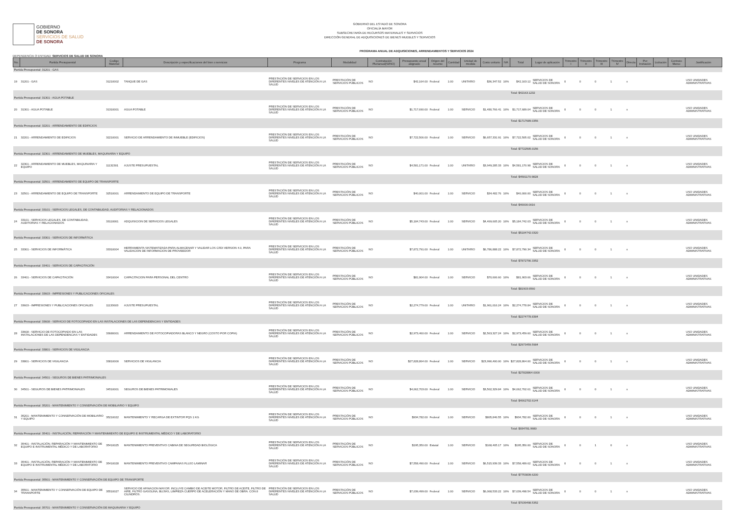GOBIERNO
DE SONORA
SERVICIOS DE SALUD
DE SONORA
GOBIERNO DEL ESTADO DE SONORA
OFICIALÍA MAYOR
SUBSECRETARÍA DE RECURSOS MATERIALES Y SERVICIOS
DIRECCIÓN GENERAL DE ADQUISICIONES DE BIENES MUEBLES Y SERVICIOS
PROGRAMA ANUAL DE ADQUISICIONES, ARRENDAMIENTOS Y SERVICIOS 2024
DEPENDENCIA O ENTIDAD: SERVICIOS DE SALUD DE SONORA
| No. | Partida Presupuestal | Codigo Material | Descripción y especificaciones del bien o servicios | Programa | Modalidad | Contratación Plurianual(SI/NO) | Presupuesto anual asignado | Origen del recurso | Cantidad | Unidad de medida | Costo unitario | IVA | Total | Lugar de aplicación | Trimestre I | Trimestre II | Trimestre III | Trimestre IV | Directa | Por Invitación | Licitación | Contrato Marco | Justificación |
| --- | --- | --- | --- | --- | --- | --- | --- | --- | --- | --- | --- | --- | --- | --- | --- | --- | --- | --- | --- | --- | --- | --- | --- |
| Partida Presupuestal: 31201 - GAS | | | | | | | | | | | | | | | | | | | | | | | |
| 19 | 31201 - GAS | 31210002 | TANQUE DE GAS | PRESTACIÓN DE SERVICIOS EN LOS DIFERENTES NIVELES DE ATENCIÓN A LA SALUD | PRESTACIÓN DE SERVICIOS PÚBLICOS | NO | $42,164.00 | Federal | 1.00 | UNITARIO | $36,347.52 | 16% | $42,163.12 | SERVICIOS DE SALUD DE SONORA | 0 | 0 | 0 | 1 | x | | | | USO UNIDADES ADMINISTRATIVAS |
| | | | | | | | | | | | | | Total: $42163.1232 | | | | | | | | | | |
| Partida Presupuestal: 31301 - AGUA POTABLE | | | | | | | | | | | | | | | | | | | | | | | |
| 20 | 31301 - AGUA POTABLE | 31310001 | AGUA POTABLE | PRESTACIÓN DE SERVICIOS EN LOS DIFERENTES NIVELES DE ATENCIÓN A LA SALUD | PRESTACIÓN DE SERVICIOS PÚBLICOS | NO | $1,717,690.00 | Federal | 1.00 | SERVICIO | $1,480,766.41 | 16% | $1,717,689.04 | SERVICIOS DE SALUD DE SONORA | 0 | 0 | 0 | 1 | x | | | | USO UNIDADES ADMINISTRATIVAS |
| | | | | | | | | | | | | | Total: $1717689.0356 | | | | | | | | | | |
| Partida Presupuestal: 32201 - ARRENDAMIENTO DE EDIFICIOS | | | | | | | | | | | | | | | | | | | | | | | |
| 21 | 32201 - ARRENDAMIENTO DE EDIFICIOS | 32210001 | SERVICIO DE ARRENDAMIENTO DE INMUEBLE (EDIFICIOS) | PRESTACIÓN DE SERVICIOS EN LOS DIFERENTES NIVELES DE ATENCIÓN A LA SALUD | PRESTACIÓN DE SERVICIOS PÚBLICOS | NO | $7,722,506.00 | Federal | 1.00 | SERVICIO | $6,657,331.91 | 16% | $7,722,505.02 | SERVICIOS DE SALUD DE SONORA | 0 | 0 | 0 | 1 | x | | | | USO UNIDADES ADMINISTRATIVAS |
| | | | | | | | | | | | | | Total: $7722505.0156 | | | | | | | | | | |
| Partida Presupuestal: 32301 - ARRENDAMIENTO DE MUEBLES, MAQUINARIA Y EQUIPO | | | | | | | | | | | | | | | | | | | | | | | |
| 22 | 32301 - ARRENDAMIENTO DE MUEBLES, MAQUINARIA Y EQUIPO | 11132301 | AJUSTE PRESUPUESTAL | PRESTACIÓN DE SERVICIOS EN LOS DIFERENTES NIVELES DE ATENCIÓN A LA SALUD | PRESTACIÓN DE SERVICIOS PÚBLICOS | NO | $4,581,171.00 | Federal | 1.00 | UNITARIO | $3,949,285.33 | 16% | $4,581,170.98 | SERVICIOS DE SALUD DE SONORA | 0 | 0 | 0 | 1 | x | | | | USO UNIDADES ADMINISTRATIVAS |
| | | | | | | | | | | | | | Total: $4581170.9828 | | | | | | | | | | |
| Partida Presupuestal: 32501 - ARRENDAMIENTO DE EQUIPO DE TRANSPORTE | | | | | | | | | | | | | | | | | | | | | | | |
| 23 | 32501 - ARRENDAMIENTO DE EQUIPO DE TRANSPORTE | 32510001 | ARRENDAMIENTO DE EQUIPO DE TRANSPORTE | PRESTACIÓN DE SERVICIOS EN LOS DIFERENTES NIVELES DE ATENCIÓN A LA SALUD | PRESTACIÓN DE SERVICIOS PÚBLICOS | NO | $40,001.00 | Federal | 1.00 | SERVICIO | $34,482.76 | 16% | $40,000.00 | SERVICIOS DE SALUD DE SONORA | 0 | 0 | 0 | 1 | x | | | | USO UNIDADES ADMINISTRATIVAS |
| | | | | | | | | | | | | | Total: $40000.0016 | | | | | | | | | | |
| Partida Presupuestal: 33101 - SERVICIOS LEGALES, DE CONTABILIDAD, AUDITORIAS Y RELACIONADOS | | | | | | | | | | | | | | | | | | | | | | | |
| 24 | 33101 - SERVICIOS LEGALES, DE CONTABILIDAD, AUDITORIAS Y RELACIONADOS | 33110001 | ADQUISICION DE SERVICIOS LEGALES | PRESTACIÓN DE SERVICIOS EN LOS DIFERENTES NIVELES DE ATENCIÓN A LA SALUD | PRESTACIÓN DE SERVICIOS PÚBLICOS | NO | $5,184,743.00 | Federal | 1.00 | SERVICIO | $4,469,605.20 | 16% | $5,184,742.03 | SERVICIOS DE SALUD DE SONORA | 0 | 0 | 0 | 1 | x | | | | USO UNIDADES ADMINISTRATIVAS |
| | | | | | | | | | | | | | Total: $5184742.0320 | | | | | | | | | | |
| Partida Presupuestal: 33301 - SERVICIOS DE INFORMÁTICA | | | | | | | | | | | | | | | | | | | | | | | |
| 25 | 33301 - SERVICIOS DE INFORMÁTICA | 33310004 | HERRAMIENTA SISTEMATIZADA PARA ALMACENAR Y VALIDAR LOS CFDI VERSION 4.0, PARA VALIDACION DE INFORMACION DE PROVEEDOR | PRESTACIÓN DE SERVICIOS EN LOS DIFERENTES NIVELES DE ATENCIÓN A LA SALUD | PRESTACIÓN DE SERVICIOS PÚBLICOS | NO | $7,872,791.00 | Federal | 1.00 | UNITARIO | $6,786,888.22 | 16% | $7,872,790.34 | SERVICIOS DE SALUD DE SONORA | 0 | 0 | 0 | 1 | x | | | | USO UNIDADES ADMINISTRATIVAS |
| | | | | | | | | | | | | | Total: $7872790.3352 | | | | | | | | | | |
| Partida Presupuestal: 33401 - SERVICIOS DE CAPACITACIÓN | | | | | | | | | | | | | | | | | | | | | | | |
| 26 | 33401 - SERVICIOS DE CAPACITACIÓN | 33410004 | CAPACITACION PARA PERSONAL DEL CENTRO | PRESTACIÓN DE SERVICIOS EN LOS DIFERENTES NIVELES DE ATENCIÓN A LA SALUD | PRESTACIÓN DE SERVICIOS PÚBLICOS | NO | $81,904.00 | Federal | 1.00 | SERVICIO | $70,606.60 | 16% | $81,903.66 | SERVICIOS DE SALUD DE SONORA | 0 | 0 | 0 | 1 | x | | | | USO UNIDADES ADMINISTRATIVAS |
| | | | | | | | | | | | | | Total: $81903.6560 | | | | | | | | | | |
| Partida Presupuestal: 33603 - IMPRESIONES Y PUBLICACIONES OFICIALES | | | | | | | | | | | | | | | | | | | | | | | |
| 27 | 33603 - IMPRESIONES Y PUBLICACIONES OFICIALES | 11133603 | AJUSTE PRESUPUESTAL | PRESTACIÓN DE SERVICIOS EN LOS DIFERENTES NIVELES DE ATENCIÓN A LA SALUD | PRESTACIÓN DE SERVICIOS PÚBLICOS | NO | $2,274,779.00 | Federal | 1.00 | UNITARIO | $1,961,016.24 | 16% | $2,274,778.84 | SERVICIOS DE SALUD DE SONORA | 0 | 0 | 0 | 1 | x | | | | USO UNIDADES ADMINISTRATIVAS |
| | | | | | | | | | | | | | Total: $2274778.8384 | | | | | | | | | | |
| Partida Presupuestal: 33608 - SERVICIO DE FOTOCOPIADO EN LAS INSTALACIONES DE LAS DEPENDENCIAS Y ENTIDADES | | | | | | | | | | | | | | | | | | | | | | | |
| 28 | 33608 - SERVICIO DE FOTOCOPIADO EN LAS INSTALACIONES DE LAS DEPENDENCIAS Y ENTIDADES | 33680001 | ARRENDAMIENTO DE FOTOCOPIADORAS BLANCO Y NEGRO (COSTO POR COPIA) | PRESTACIÓN DE SERVICIOS EN LOS DIFERENTES NIVELES DE ATENCIÓN A LA SALUD | PRESTACIÓN DE SERVICIOS PÚBLICOS | NO | $2,973,460.00 | Federal | 1.00 | SERVICIO | $2,563,327.24 | 16% | $2,973,459.60 | SERVICIOS DE SALUD DE SONORA | 0 | 0 | 0 | 1 | x | | | | USO UNIDADES ADMINISTRATIVAS |
| | | | | | | | | | | | | | Total: $2973459.5984 | | | | | | | | | | |
| Partida Presupuestal: 33801 - SERVICIOS DE VIGILANCIA | | | | | | | | | | | | | | | | | | | | | | | |
| 29 | 33801 - SERVICIOS DE VIGILANCIA | 33810000 | SERVICIOS DE VIGILANCIA | PRESTACIÓN DE SERVICIOS EN LOS DIFERENTES NIVELES DE ATENCIÓN A LA SALUD | PRESTACIÓN DE SERVICIOS PÚBLICOS | NO | $27,828,864.00 | Federal | 1.00 | SERVICIO | $23,990,400.00 | 16% | $27,828,864.00 | SERVICIOS DE SALUD DE SONORA | 0 | 0 | 0 | 1 | x | | | | USO UNIDADES ADMINISTRATIVAS |
| | | | | | | | | | | | | | Total: $27828864.0000 | | | | | | | | | | |
| Partida Presupuestal: 34501 - SEGUROS DE BIENES PATRIMONIALES | | | | | | | | | | | | | | | | | | | | | | | |
| 30 | 34501 - SEGUROS DE BIENES PATRIMONIALES | 34510001 | SEGUROS DE BIENES PATRIMONIALES | PRESTACIÓN DE SERVICIOS EN LOS DIFERENTES NIVELES DE ATENCIÓN A LA SALUD | PRESTACIÓN DE SERVICIOS PÚBLICOS | NO | $4,062,703.00 | Federal | 1.00 | SERVICIO | $3,502,329.84 | 16% | $4,062,702.61 | SERVICIOS DE SALUD DE SONORA | 0 | 0 | 0 | 1 | x | | | | USO UNIDADES ADMINISTRATIVAS |
| | | | | | | | | | | | | | Total: $4062702.6144 | | | | | | | | | | |
| Partida Presupuestal: 35201 - MANTENIMIENTO Y CONSERVACIÓN DE MOBILIARIO Y EQUIPO | | | | | | | | | | | | | | | | | | | | | | | |
| 31 | 35201 - MANTENIMIENTO Y CONSERVACIÓN DE MOBILIARIO Y EQUIPO | 35210022 | MANTENIMIENTO Y RECARGA DE EXTINTOR PQS 1 KG | PRESTACIÓN DE SERVICIOS EN LOS DIFERENTES NIVELES DE ATENCIÓN A LA SALUD | PRESTACIÓN DE SERVICIOS PÚBLICOS | NO | $934,782.00 | Federal | 1.00 | SERVICIO | $805,846.55 | 16% | $934,782.00 | SERVICIOS DE SALUD DE SONORA | 0 | 0 | 0 | 1 | x | | | | USO UNIDADES ADMINISTRATIVAS |
| | | | | | | | | | | | | | Total: $934781.9980 | | | | | | | | | | |
| Partida Presupuestal: 35401 - INSTALACIÓN, REPARACIÓN Y MANTENIMIENTO DE EQUIPO E INSTRUMENTAL MÉDICO Y DE LABORATORIO | | | | | | | | | | | | | | | | | | | | | | | |
| 32 | 35401 - INSTALACIÓN, REPARACIÓN Y MANTENIMIENTO DE EQUIPO E INSTRUMENTAL MÉDICO Y DE LABORATORIO | 35410025 | MANTENIMIENTO PREVENTIVO CABINA DE SEGURIDAD BIOLÓGICA | PRESTACIÓN DE SERVICIOS EN LOS DIFERENTES NIVELES DE ATENCIÓN A LA SALUD | PRESTACIÓN DE SERVICIOS PÚBLICOS | NO | $195,350.00 | Estatal | 1.00 | SERVICIO | $168,405.17 | 16% | $195,350.00 | SERVICIOS DE SALUD DE SONORA | 0 | 0 | 1 | 0 | x | | | | USO UNIDADES ADMINISTRATIVAS |
| 33 | 35401 - INSTALACIÓN, REPARACIÓN Y MANTENIMIENTO DE EQUIPO E INSTRUMENTAL MÉDICO Y DE LABORATORIO | 35410028 | MANTENIMIENTO PREVENTIVO CAMPANAS FLUJO LAMINAR | PRESTACIÓN DE SERVICIOS EN LOS DIFERENTES NIVELES DE ATENCIÓN A LA SALUD | PRESTACIÓN DE SERVICIOS PÚBLICOS | NO | $7,558,490.00 | Federal | 1.00 | SERVICIO | $6,515,939.33 | 16% | $7,558,489.62 | SERVICIOS DE SALUD DE SONORA | 0 | 0 | 0 | 1 | x | | | | USO UNIDADES ADMINISTRATIVAS |
| | | | | | | | | | | | | | Total: $7753839.6200 | | | | | | | | | | |
| Partida Presupuestal: 35501 - MANTENIMIENTO Y CONSERVACIÓN DE EQUIPO DE TRANSPORTE | | | | | | | | | | | | | | | | | | | | | | | |
| 34 | 35501 - MANTENIMIENTO Y CONSERVACIÓN DE EQUIPO DE TRANSPORTE | 35510027 | SERVICIO DE AFINACION MAYOR. INCLUYE CAMBIO DE ACEITE MOTOR, FILTRO DE ACEITE, FILTRO DE AIRE, FILTRO GASOLINA, BUJÍAS, LIMPIEZA CUERPO DE ACELERACIÓN Y MANO DE OBRA. CON 8 CILINDROS. | PRESTACIÓN DE SERVICIOS EN LOS DIFERENTES NIVELES DE ATENCIÓN A LA SALUD | PRESTACIÓN DE SERVICIOS PÚBLICOS | NO | $7,039,499.00 | Federal | 1.00 | SERVICIO | $6,068,533.22 | 16% | $7,039,498.54 | SERVICIOS DE SALUD DE SONORA | 0 | 0 | 0 | 1 | x | | | | USO UNIDADES ADMINISTRATIVAS |
| | | | | | | | | | | | | | Total: $7039498.5352 | | | | | | | | | | |
| Partida Presupuestal: 35701 - MANTENIMIENTO Y CONSERVACIÓN DE MAQUINARIA Y EQUIPO | | | | | | | | | | | | | | | | | | | | | | | |